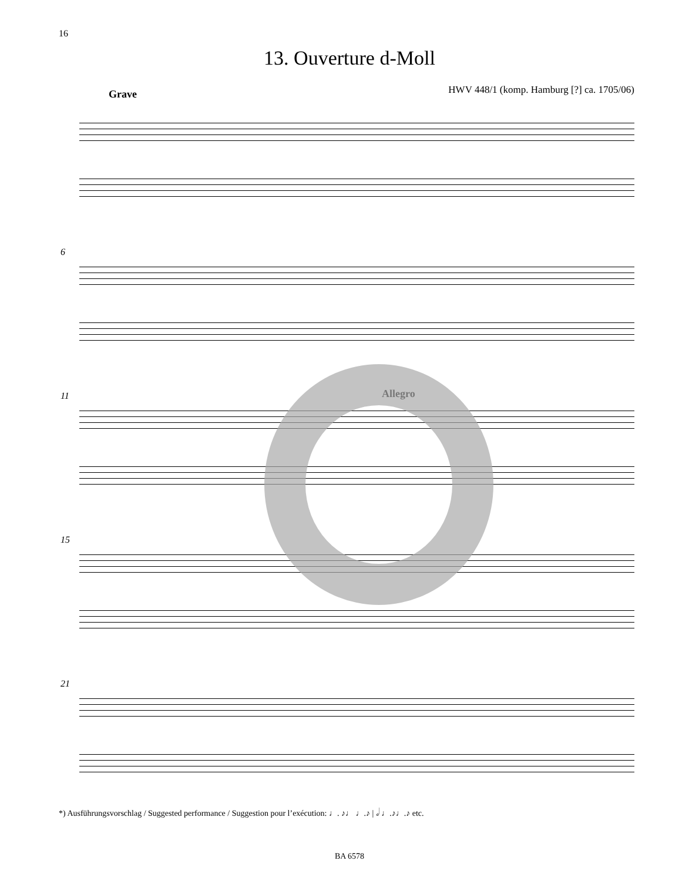16
13. Ouverture d-Moll
HWV 448/1 (komp. Hamburg [?] ca. 1705/06)
Grave
6
11 Allegro
15
21
*) Ausführungsvorschlag / Suggested performance / Suggestion pour l’exécution: ♩. ♪♩ ♩.♪ | 𝅗𝅥 ♩.♪♩.♪ etc.
BA 6578